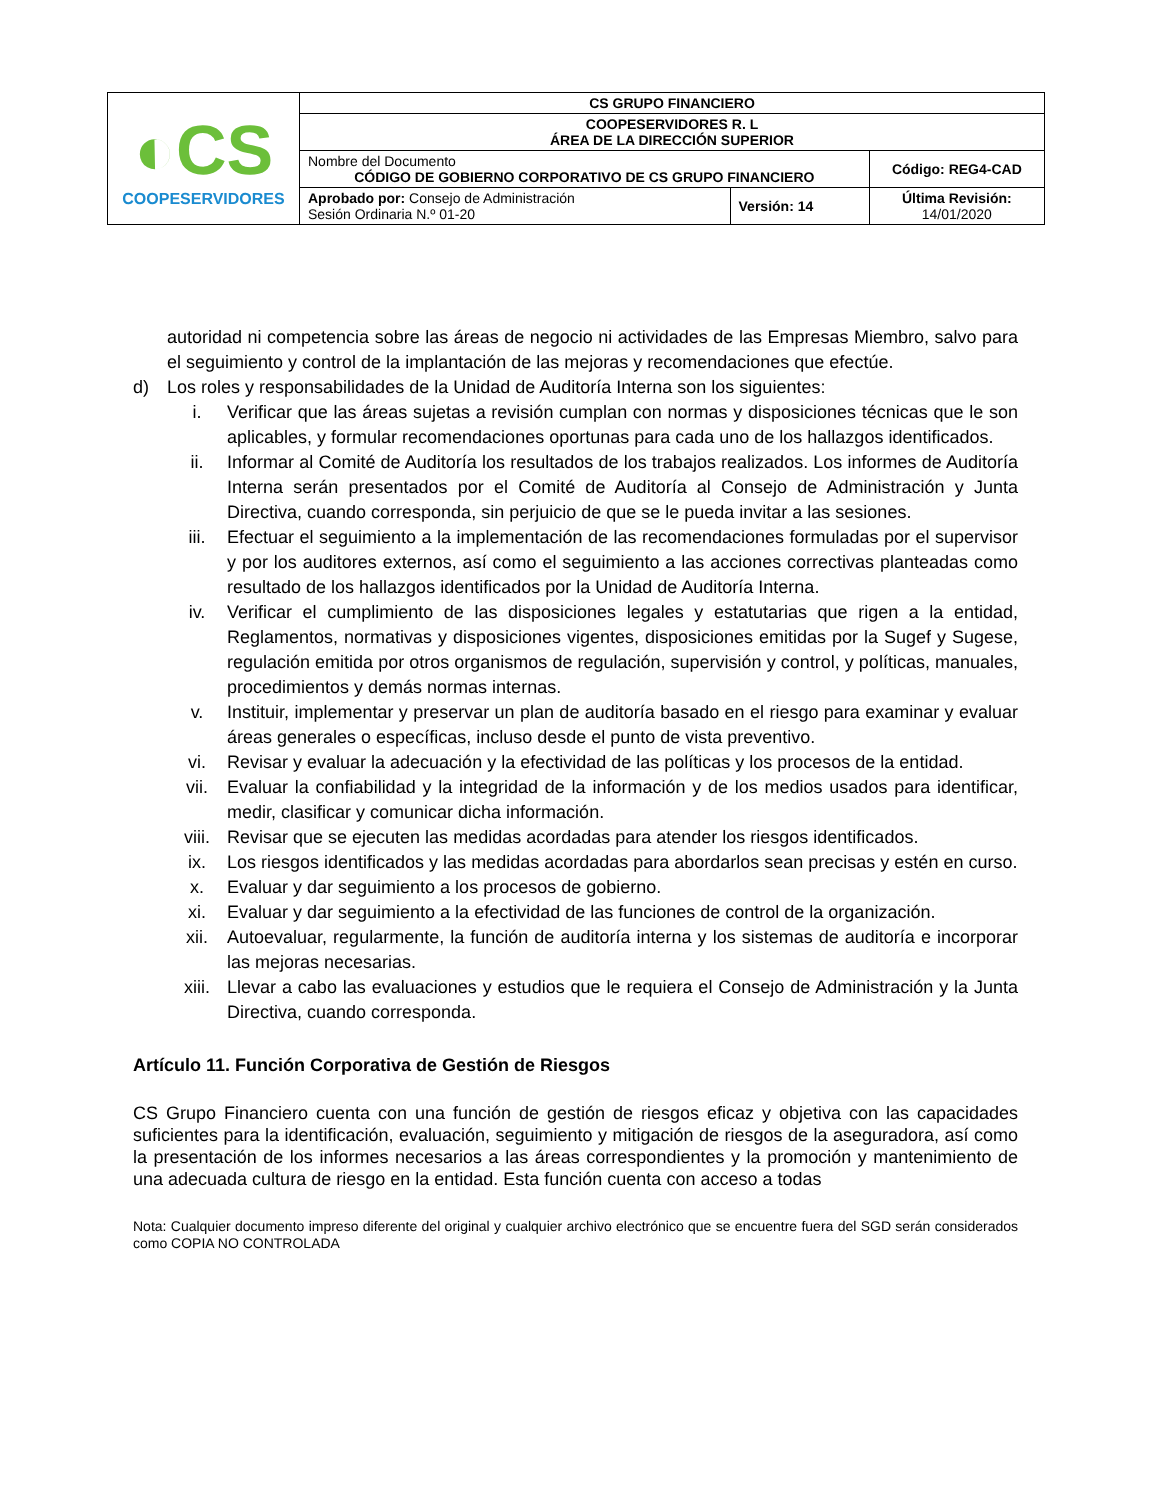| ◐CS COOPESERVIDORES | CS GRUPO FINANCIERO | | |
| | COOPESERVIDORES R. L ÁREA DE LA DIRECCIÓN SUPERIOR | | |
| | Nombre del Documento CÓDIGO DE GOBIERNO CORPORATIVO DE CS GRUPO FINANCIERO | | Código: REG4-CAD |
| | Aprobado por: Consejo de Administración Sesión Ordinaria N.º 01-20 | Versión: 14 | Última Revisión: 14/01/2020 |
autoridad ni competencia sobre las áreas de negocio ni actividades de las Empresas Miembro, salvo para el seguimiento y control de la implantación de las mejoras y recomendaciones que efectúe.
d) Los roles y responsabilidades de la Unidad de Auditoría Interna son los siguientes:
i. Verificar que las áreas sujetas a revisión cumplan con normas y disposiciones técnicas que le son aplicables, y formular recomendaciones oportunas para cada uno de los hallazgos identificados.
ii. Informar al Comité de Auditoría los resultados de los trabajos realizados. Los informes de Auditoría Interna serán presentados por el Comité de Auditoría al Consejo de Administración y Junta Directiva, cuando corresponda, sin perjuicio de que se le pueda invitar a las sesiones.
iii. Efectuar el seguimiento a la implementación de las recomendaciones formuladas por el supervisor y por los auditores externos, así como el seguimiento a las acciones correctivas planteadas como resultado de los hallazgos identificados por la Unidad de Auditoría Interna.
iv. Verificar el cumplimiento de las disposiciones legales y estatutarias que rigen a la entidad, Reglamentos, normativas y disposiciones vigentes, disposiciones emitidas por la Sugef y Sugese, regulación emitida por otros organismos de regulación, supervisión y control, y políticas, manuales, procedimientos y demás normas internas.
v. Instituir, implementar y preservar un plan de auditoría basado en el riesgo para examinar y evaluar áreas generales o específicas, incluso desde el punto de vista preventivo.
vi. Revisar y evaluar la adecuación y la efectividad de las políticas y los procesos de la entidad.
vii. Evaluar la confiabilidad y la integridad de la información y de los medios usados para identificar, medir, clasificar y comunicar dicha información.
viii. Revisar que se ejecuten las medidas acordadas para atender los riesgos identificados.
ix. Los riesgos identificados y las medidas acordadas para abordarlos sean precisas y estén en curso.
x. Evaluar y dar seguimiento a los procesos de gobierno.
xi. Evaluar y dar seguimiento a la efectividad de las funciones de control de la organización.
xii. Autoevaluar, regularmente, la función de auditoría interna y los sistemas de auditoría e incorporar las mejoras necesarias.
xiii. Llevar a cabo las evaluaciones y estudios que le requiera el Consejo de Administración y la Junta Directiva, cuando corresponda.
Artículo 11. Función Corporativa de Gestión de Riesgos
CS Grupo Financiero cuenta con una función de gestión de riesgos eficaz y objetiva con las capacidades suficientes para la identificación, evaluación, seguimiento y mitigación de riesgos de la aseguradora, así como la presentación de los informes necesarios a las áreas correspondientes y la promoción y mantenimiento de una adecuada cultura de riesgo en la entidad. Esta función cuenta con acceso a todas
Nota: Cualquier documento impreso diferente del original y cualquier archivo electrónico que se encuentre fuera del SGD serán considerados como COPIA NO CONTROLADA